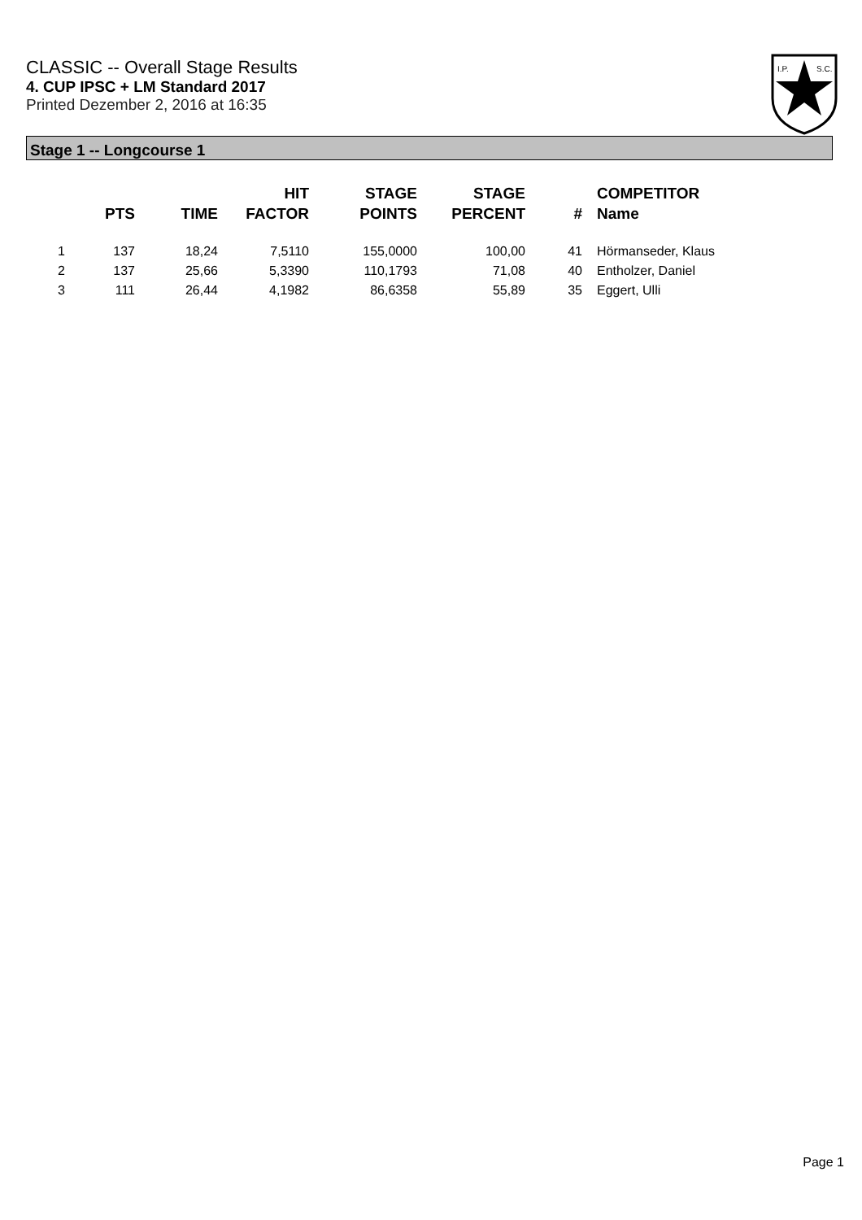CLASSIC -- Overall Stage Results
4. CUP IPSC + LM Standard 2017
Printed Dezember 2, 2016 at 16:35
I.P.
S.C.
Stage 1 -- Longcourse 1
| | PTS | TIME | HIT FACTOR | STAGE POINTS | STAGE PERCENT | # | COMPETITOR Name |
| --- | --- | --- | --- | --- | --- | --- | --- |
| 1 | 137 | 18,24 | 7,5110 | 155,0000 | 100,00 | 41 | Hörmanseder, Klaus |
| 2 | 137 | 25,66 | 5,3390 | 110,1793 | 71,08 | 40 | Entholzer, Daniel |
| 3 | 111 | 26,44 | 4,1982 | 86,6358 | 55,89 | 35 | Eggert, Ulli |
Page 1